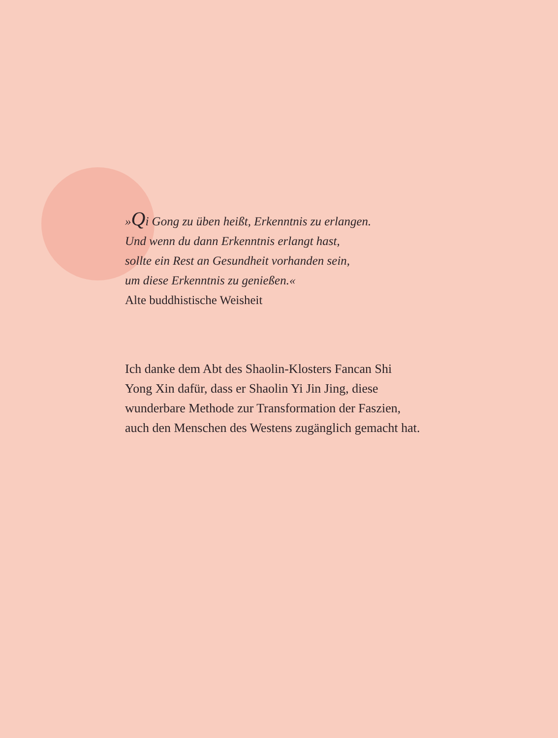»Qi Gong zu üben heißt, Erkenntnis zu erlangen.
Und wenn du dann Erkenntnis erlangt hast,
sollte ein Rest an Gesundheit vorhanden sein,
um diese Erkenntnis zu genießen.«
Alte buddhistische Weisheit
Ich danke dem Abt des Shaolin-Klosters Fancan Shi Yong Xin dafür, dass er Shaolin Yi Jin Jing, diese wunderbare Methode zur Transformation der Faszien, auch den Menschen des Westens zugänglich gemacht hat.